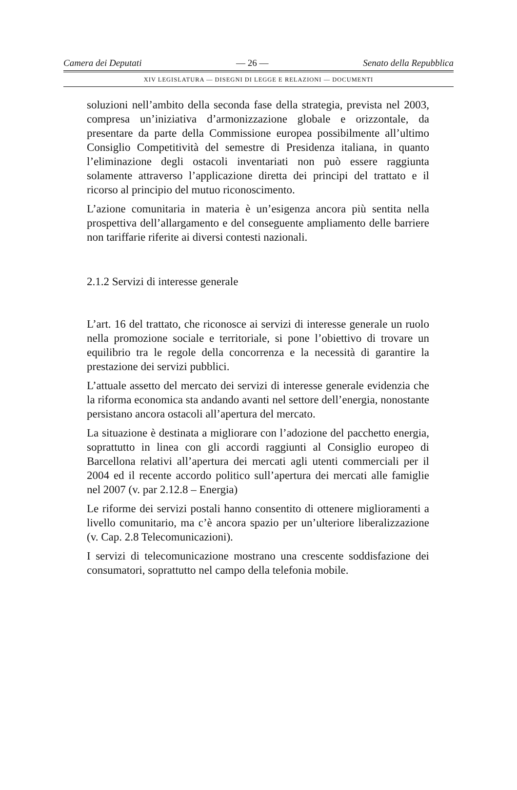Camera dei Deputati — 26 — Senato della Repubblica
XIV LEGISLATURA — DISEGNI DI LEGGE E RELAZIONI — DOCUMENTI
soluzioni nell’ambito della seconda fase della strategia, prevista nel 2003, compresa un’iniziativa d’armonizzazione globale e orizzontale, da presentare da parte della Commissione europea possibilmente all’ultimo Consiglio Competitività del semestre di Presidenza italiana, in quanto l’eliminazione degli ostacoli inventariati non può essere raggiunta solamente attraverso l’applicazione diretta dei principi del trattato e il ricorso al principio del mutuo riconoscimento.
L’azione comunitaria in materia è un’esigenza ancora più sentita nella prospettiva dell’allargamento e del conseguente ampliamento delle barriere non tariffarie riferite ai diversi contesti nazionali.
2.1.2 Servizi di interesse generale
L’art. 16 del trattato, che riconosce ai servizi di interesse generale un ruolo nella promozione sociale e territoriale, si pone l’obiettivo di trovare un equilibrio tra le regole della concorrenza e la necessità di garantire la prestazione dei servizi pubblici.
L’attuale assetto del mercato dei servizi di interesse generale evidenzia che la riforma economica sta andando avanti nel settore dell’energia, nonostante persistano ancora ostacoli all’apertura del mercato.
La situazione è destinata a migliorare con l’adozione del pacchetto energia, soprattutto in linea con gli accordi raggiunti al Consiglio europeo di Barcellona relativi all’apertura dei mercati agli utenti commerciali per il 2004 ed il recente accordo politico sull’apertura dei mercati alle famiglie nel 2007 (v. par 2.12.8 – Energia)
Le riforme dei servizi postali hanno consentito di ottenere miglioramenti a livello comunitario, ma c’è ancora spazio per un’ulteriore liberalizzazione (v. Cap. 2.8 Telecomunicazioni).
I servizi di telecomunicazione mostrano una crescente soddisfazione dei consumatori, soprattutto nel campo della telefonia mobile.